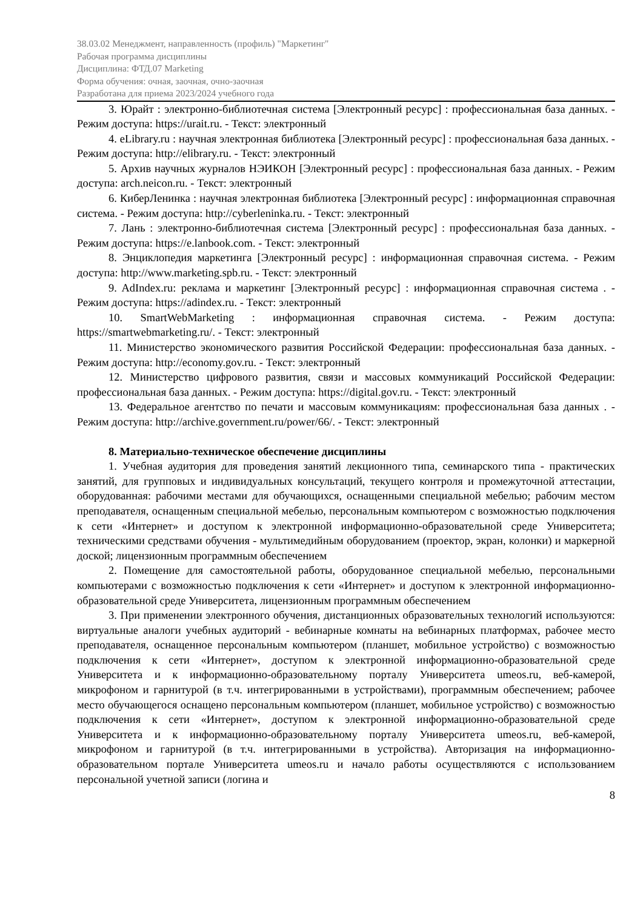38.03.02 Менеджмент, направленность (профиль) "Маркетинг"
Рабочая программа дисциплины
Дисциплина: ФТД.07 Marketing
Форма обучения: очная, заочная, очно-заочная
Разработана для приема 2023/2024 учебного года
3. Юрайт : электронно-библиотечная система [Электронный ресурс] : профессиональная база данных. - Режим доступа: https://urait.ru. - Текст: электронный
4. eLibrary.ru : научная электронная библиотека [Электронный ресурс] : профессиональная база данных. - Режим доступа: http://elibrary.ru. - Текст: электронный
5. Архив научных журналов НЭИКОН [Электронный ресурс] : профессиональная база данных. - Режим доступа: arch.neicon.ru. - Текст: электронный
6. КиберЛенинка : научная электронная библиотека [Электронный ресурс] : информационная справочная система. - Режим доступа: http://cyberleninka.ru. - Текст: электронный
7. Лань : электронно-библиотечная система [Электронный ресурс] : профессиональная база данных. - Режим доступа: https://e.lanbook.com. - Текст: электронный
8. Энциклопедия маркетинга [Электронный ресурс] : информационная справочная система. - Режим доступа: http://www.marketing.spb.ru. - Текст: электронный
9. AdIndex.ru: реклама и маркетинг [Электронный ресурс] : информационная справочная система . - Режим доступа: https://adindex.ru. - Текст: электронный
10. SmartWebMarketing : информационная справочная система. - Режим доступа: https://smartwebmarketing.ru/. - Текст: электронный
11. Министерство экономического развития Российской Федерации: профессиональная база данных. - Режим доступа: http://economy.gov.ru. - Текст: электронный
12. Министерство цифрового развития, связи и массовых коммуникаций Российской Федерации: профессиональная база данных. - Режим доступа: https://digital.gov.ru. - Текст: электронный
13. Федеральное агентство по печати и массовым коммуникациям: профессиональная база данных . - Режим доступа: http://archive.government.ru/power/66/. - Текст: электронный
8. Материально-техническое обеспечение дисциплины
1. Учебная аудитория для проведения занятий лекционного типа, семинарского типа - практических занятий, для групповых и индивидуальных консультаций, текущего контроля и промежуточной аттестации, оборудованная: рабочими местами для обучающихся, оснащенными специальной мебелью; рабочим местом преподавателя, оснащенным специальной мебелью, персональным компьютером с возможностью подключения к сети «Интернет» и доступом к электронной информационно-образовательной среде Университета; техническими средствами обучения - мультимедийным оборудованием (проектор, экран, колонки) и маркерной доской; лицензионным программным обеспечением
2. Помещение для самостоятельной работы, оборудованное специальной мебелью, персональными компьютерами с возможностью подключения к сети «Интернет» и доступом к электронной информационно-образовательной среде Университета, лицензионным программным обеспечением
3. При применении электронного обучения, дистанционных образовательных технологий используются: виртуальные аналоги учебных аудиторий - вебинарные комнаты на вебинарных платформах, рабочее место преподавателя, оснащенное персональным компьютером (планшет, мобильное устройство) с возможностью подключения к сети «Интернет», доступом к электронной информационно-образовательной среде Университета и к информационно-образовательному порталу Университета umeos.ru, веб-камерой, микрофоном и гарнитурой (в т.ч. интегрированными в устройствами), программным обеспечением; рабочее место обучающегося оснащено персональным компьютером (планшет, мобильное устройство) с возможностью подключения к сети «Интернет», доступом к электронной информационно-образовательной среде Университета и к информационно-образовательному порталу Университета umeos.ru, веб-камерой, микрофоном и гарнитурой (в т.ч. интегрированными в устройства). Авторизация на информационно-образовательном портале Университета umeos.ru и начало работы осуществляются с использованием персональной учетной записи (логина и
8